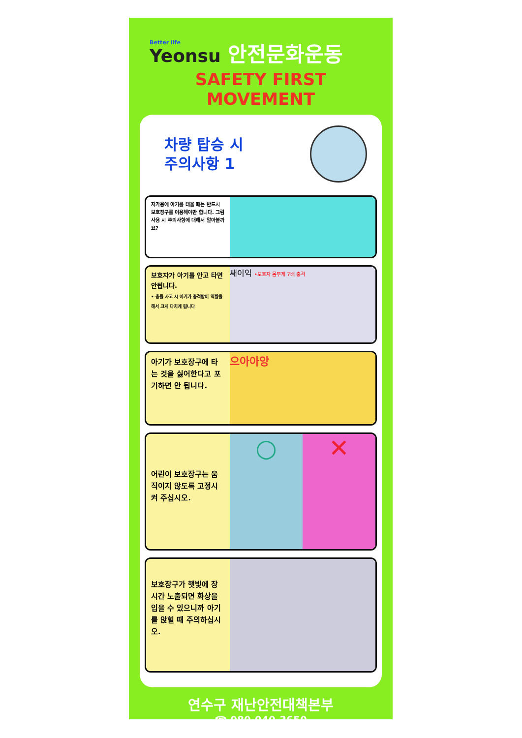Better life
Yeonsu
안전문화운동
SAFETY FIRST MOVEMENT
차량 탑승 시
주의사항 1
자가용에 아기를 태울 때는 반드시 보호장구를 이용해야만 합니다. 그럼 사용 시 주의사항에 대해서 알아볼까요?
보호자가 아기를 안고 타면 안됩니다.
• 충돌 사고 시 아기가 충격받이 역할을 해서 크게 다치게 됩니다
쌔이익 •보호자 몸무게 7배 충격
아기가 보호장구에 타는 것을 싫어한다고 포기하면 안 됩니다.
으아아앙
어린이 보호장구는 움직이지 않도록 고정시켜 주십시오.
○ ✕
보호장구가 햇빛에 장시간 노출되면 화상을 입을 수 있으니까 아기를 앉힐 때 주의하십시오.
연수구 재난안전대책본부
☎ 080-040-3650